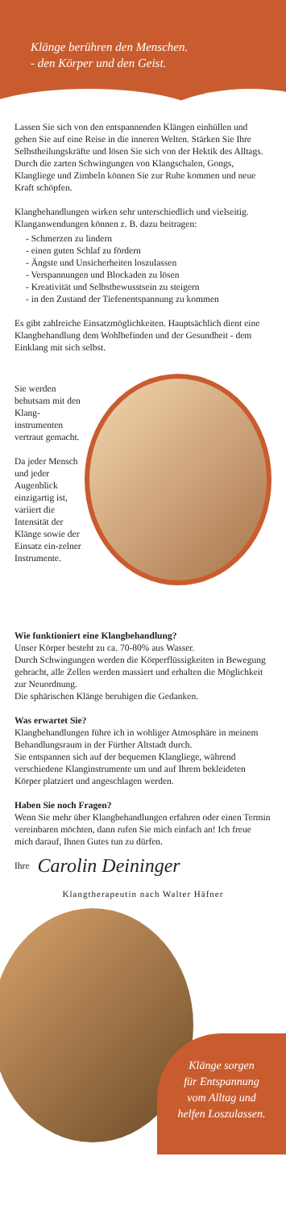Klänge berühren den Menschen.
- den Körper und den Geist.
Lassen Sie sich von den entspannenden Klängen einhüllen und gehen Sie auf eine Reise in die inneren Welten. Stärken Sie Ihre Selbstheilungskräfte und lösen Sie sich von der Hektik des Alltags. Durch die zarten Schwingungen von Klangschalen, Gongs, Klangliege und Zimbeln können Sie zur Ruhe kommen und neue Kraft schöpfen.
Klangbehandlungen wirken sehr unterschiedlich und vielseitig. Klanganwendungen können z. B. dazu beitragen:
- Schmerzen zu lindern
- einen guten Schlaf zu fördern
- Ängste und Unsicherheiten loszulassen
- Verspannungen und Blockaden zu lösen
- Kreativität und Selbstbewusstsein zu steigern
- in den Zustand der Tiefenentspannung zu kommen
Es gibt zahlreiche Einsatzmöglichkeiten. Hauptsächlich dient eine Klangbehandlung dem Wohlbefinden und der Gesundheit - dem Einklang mit sich selbst.
Sie werden behutsam mit den Klang-instrumenten vertraut gemacht.
Da jeder Mensch und jeder Augenblick einzigartig ist, variiert die Intensität der Klänge sowie der Einsatz ein-zelner Instrumente.
Wie funktioniert eine Klangbehandlung?
Unser Körper besteht zu ca. 70-80% aus Wasser.
Durch Schwingungen werden die Körperflüssigkeiten in Bewegung gebracht, alle Zellen werden massiert und erhalten die Möglichkeit zur Neuordnung.
Die sphärischen Klänge beruhigen die Gedanken.
Was erwartet Sie?
Klangbehandlungen führe ich in wohliger Atmosphäre in meinem Behandlungsraum in der Fürther Altstadt durch.
Sie entspannen sich auf der bequemen Klangliege, während verschiedene Klanginstrumente um und auf Ihrem bekleideten Körper platziert und angeschlagen werden.
Haben Sie noch Fragen?
Wenn Sie mehr über Klangbehandlungen erfahren oder einen Termin vereinbaren möchten, dann rufen Sie mich einfach an! Ich freue mich darauf, Ihnen Gutes tun zu dürfen.
Ihre Carolin Deininger
Klangtherapeutin nach Walter Häfner
Klänge sorgen
für Entspannung
vom Alltag und
helfen Loszulassen.